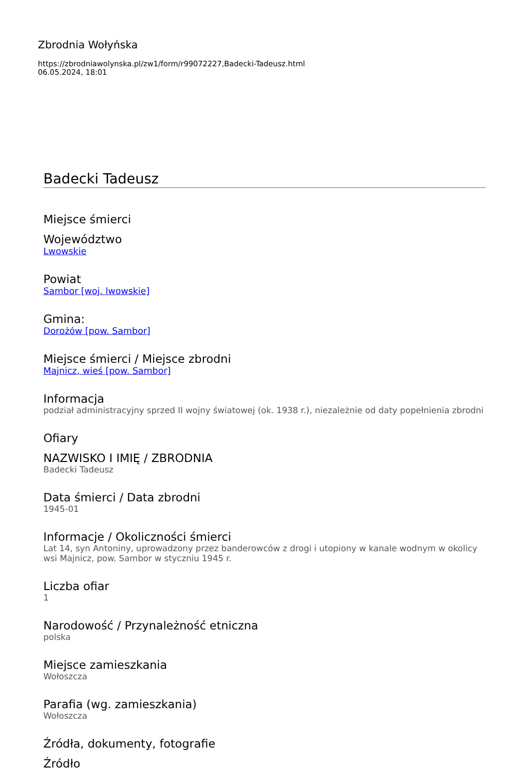Zbrodnia Wołyńska
https://zbrodniawolynska.pl/zw1/form/r99072227,Badecki-Tadeusz.html
06.05.2024, 18:01
Badecki Tadeusz
Miejsce śmierci
Województwo
Lwowskie
Powiat
Sambor [woj. lwowskie]
Gmina:
Dorożów [pow. Sambor]
Miejsce śmierci / Miejsce zbrodni
Majnicz, wieś [pow. Sambor]
Informacja
podział administracyjny sprzed II wojny światowej (ok. 1938 r.), niezależnie od daty popełnienia zbrodni
Ofiary
NAZWISKO I IMIĘ / ZBRODNIA
Badecki Tadeusz
Data śmierci / Data zbrodni
1945-01
Informacje / Okoliczności śmierci
Lat 14, syn Antoniny, uprowadzony przez banderowców z drogi i utopiony w kanale wodnym w okolicy wsi Majnicz, pow. Sambor w styczniu 1945 r.
Liczba ofiar
1
Narodowość / Przynależność etniczna
polska
Miejsce zamieszkania
Wołoszcza
Parafia (wg. zamieszkania)
Wołoszcza
Źródła, dokumenty, fotografie
Źródło